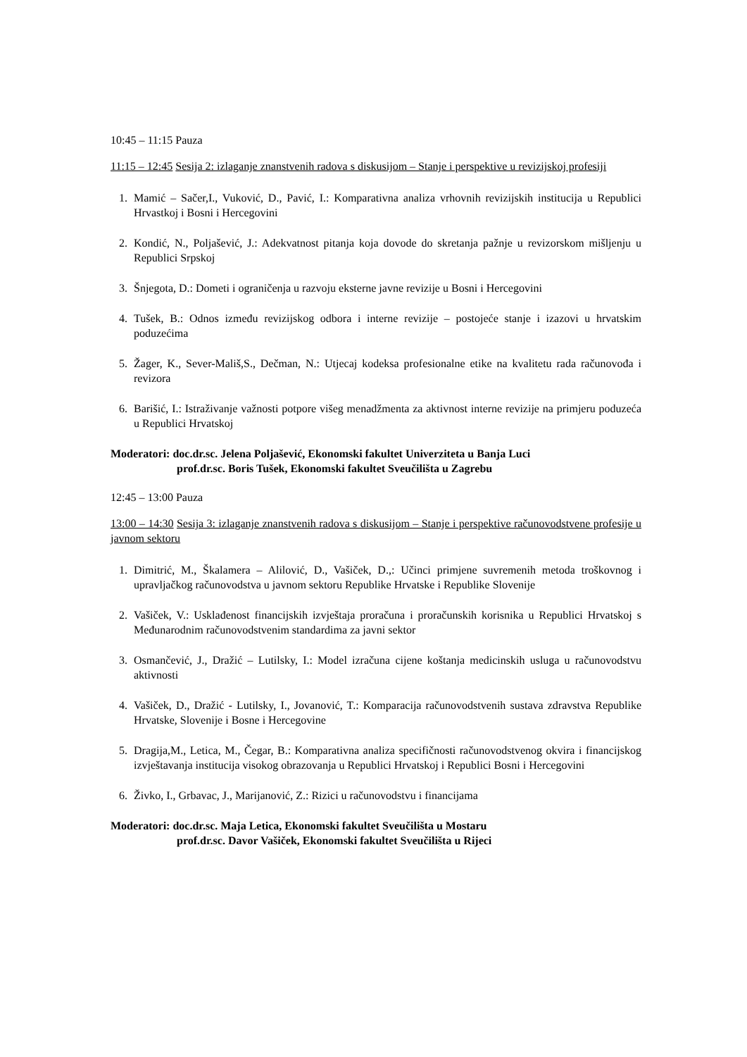10:45 – 11:15 Pauza
11:15 – 12:45 Sesija 2: izlaganje znanstvenih radova s diskusijom – Stanje i perspektive u revizijskoj profesiji
1. Mamić – Sačer,I., Vuković, D., Pavić, I.: Komparativna analiza vrhovnih revizijskih institucija u Republici Hrvastkoj i Bosni i Hercegovini
2. Kondić, N., Poljašević, J.: Adekvatnost pitanja koja dovode do skretanja pažnje u revizorskom mišljenju u Republici Srpskoj
3. Šnjegota, D.: Dometi i ograničenja u razvoju eksterne javne revizije u Bosni i Hercegovini
4. Tušek, B.: Odnos između revizijskog odbora i interne revizije – postojeće stanje i izazovi u hrvatskim poduzećima
5. Žager, K., Sever-Mališ,S., Dečman, N.: Utjecaj kodeksa profesionalne etike na kvalitetu rada računovođa i revizora
6. Barišić, I.: Istraživanje važnosti potpore višeg menadžmenta za aktivnost interne revizije na primjeru poduzeća u Republici Hrvatskoj
Moderatori: doc.dr.sc. Jelena Poljašević, Ekonomski fakultet Univerziteta u Banja Luci
prof.dr.sc. Boris Tušek, Ekonomski fakultet Sveučilišta u Zagrebu
12:45 – 13:00 Pauza
13:00 – 14:30 Sesija 3: izlaganje znanstvenih radova s diskusijom – Stanje i perspektive računovodstvene profesije u javnom sektoru
1. Dimitrić, M., Škalamera – Alilović, D., Vašiček, D.,: Učinci primjene suvremenih metoda troškovnog i upravljačkog računovodstva u javnom sektoru Republike Hrvatske i Republike Slovenije
2. Vašiček, V.: Usklađenost financijskih izvještaja proračuna i proračunskih korisnika u Republici Hrvatskoj s Međunarodnim računovodstvenim standardima za javni sektor
3. Osmančević, J., Dražić – Lutilsky, I.: Model izračuna cijene koštanja medicinskih usluga u računovodstvu aktivnosti
4. Vašiček, D., Dražić - Lutilsky, I., Jovanović, T.: Komparacija računovodstvenih sustava zdravstva Republike Hrvatske, Slovenije i Bosne i Hercegovine
5. Dragija,M., Letica, M., Čegar, B.: Komparativna analiza specifičnosti računovodstvenog okvira i financijskog izvještavanja institucija visokog obrazovanja u Republici Hrvatskoj i Republici Bosni i Hercegovini
6. Živko, I., Grbavac, J., Marijanović, Z.: Rizici u računovodstvu i financijama
Moderatori: doc.dr.sc. Maja Letica, Ekonomski fakultet Sveučilišta u Mostaru
prof.dr.sc. Davor Vašiček, Ekonomski fakultet Sveučilišta u Rijeci